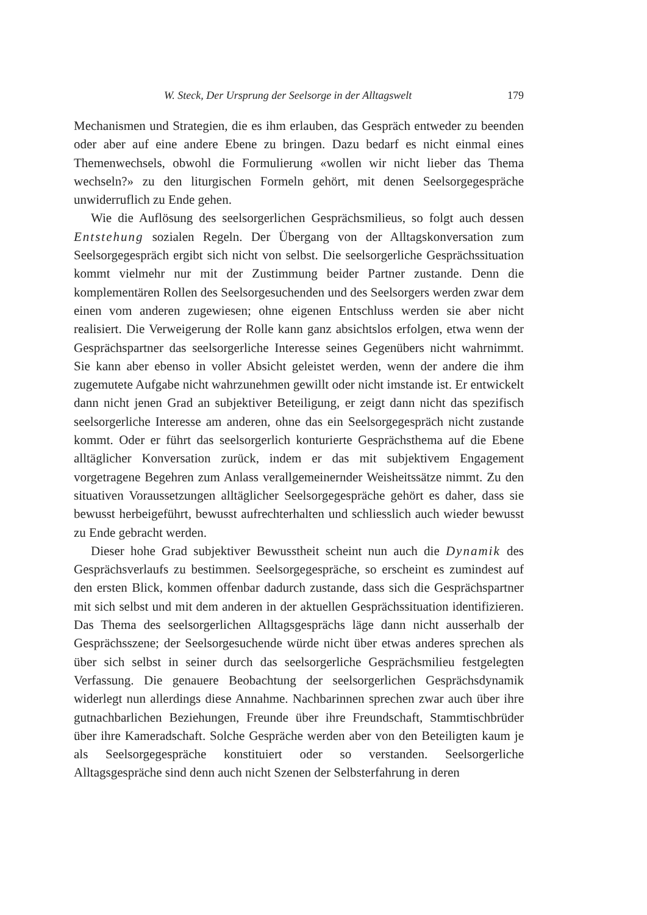W. Steck, Der Ursprung der Seelsorge in der Alltagswelt 179
Mechanismen und Strategien, die es ihm erlauben, das Gespräch entweder zu beenden oder aber auf eine andere Ebene zu bringen. Dazu bedarf es nicht einmal eines Themenwechsels, obwohl die Formulierung «wollen wir nicht lieber das Thema wechseln?» zu den liturgischen Formeln gehört, mit denen Seelsorgegespräche unwiderruflich zu Ende gehen.
Wie die Auflösung des seelsorgerlichen Gesprächsmilieus, so folgt auch dessen Entstehung sozialen Regeln. Der Übergang von der Alltagskonversation zum Seelsorgegespräch ergibt sich nicht von selbst. Die seelsorgerliche Gesprächssituation kommt vielmehr nur mit der Zustimmung beider Partner zustande. Denn die komplementären Rollen des Seelsorgesuchenden und des Seelsorgers werden zwar dem einen vom anderen zugewiesen; ohne eigenen Entschluss werden sie aber nicht realisiert. Die Verweigerung der Rolle kann ganz absichtslos erfolgen, etwa wenn der Gesprächspartner das seelsorgerliche Interesse seines Gegenübers nicht wahrnimmt. Sie kann aber ebenso in voller Absicht geleistet werden, wenn der andere die ihm zugemutete Aufgabe nicht wahrzunehmen gewillt oder nicht imstande ist. Er entwickelt dann nicht jenen Grad an subjektiver Beteiligung, er zeigt dann nicht das spezifisch seelsorgerliche Interesse am anderen, ohne das ein Seelsorgegespräch nicht zustande kommt. Oder er führt das seelsorgerlich konturierte Gesprächsthema auf die Ebene alltäglicher Konversation zurück, indem er das mit subjektivem Engagement vorgetragene Begehren zum Anlass verallgemeinernder Weisheitssätze nimmt. Zu den situativen Voraussetzungen alltäglicher Seelsorgegespräche gehört es daher, dass sie bewusst herbeigeführt, bewusst aufrechterhalten und schliesslich auch wieder bewusst zu Ende gebracht werden.
Dieser hohe Grad subjektiver Bewusstheit scheint nun auch die Dynamik des Gesprächsverlaufs zu bestimmen. Seelsorgegespräche, so erscheint es zumindest auf den ersten Blick, kommen offenbar dadurch zustande, dass sich die Gesprächspartner mit sich selbst und mit dem anderen in der aktuellen Gesprächssituation identifizieren. Das Thema des seelsorgerlichen Alltagsgesprächs läge dann nicht ausserhalb der Gesprächsszene; der Seelsorgesuchende würde nicht über etwas anderes sprechen als über sich selbst in seiner durch das seelsorgerliche Gesprächsmilieu festgelegten Verfassung. Die genauere Beobachtung der seelsorgerlichen Gesprächsdynamik widerlegt nun allerdings diese Annahme. Nachbarinnen sprechen zwar auch über ihre gutnachbarlichen Beziehungen, Freunde über ihre Freundschaft, Stammtischbrüder über ihre Kameradschaft. Solche Gespräche werden aber von den Beteiligten kaum je als Seelsorgegespräche konstituiert oder so verstanden. Seelsorgerliche Alltagsgespräche sind denn auch nicht Szenen der Selbsterfahrung in deren